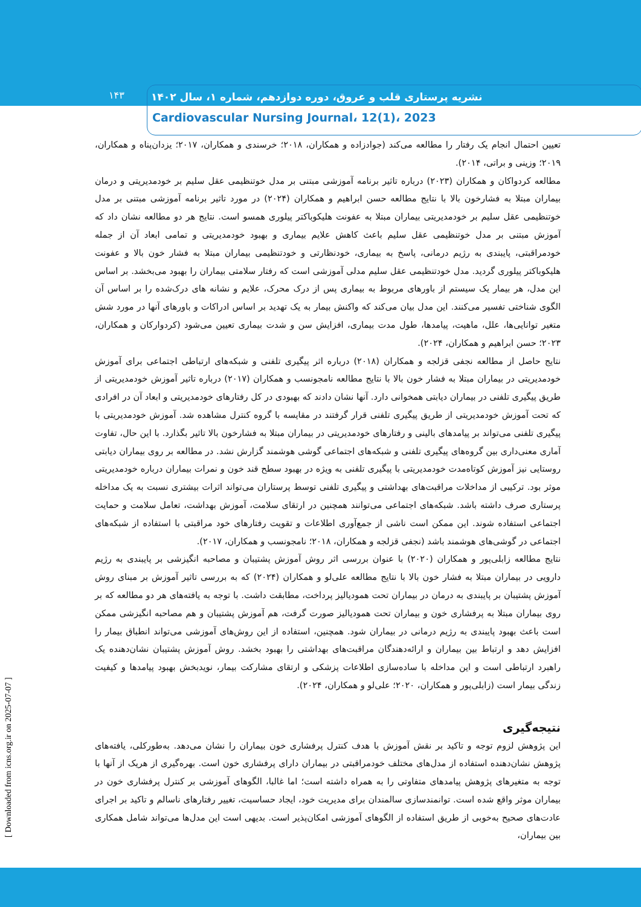۱۴۳
نشریه پرستاری قلب و عروق، دوره دوازدهم، شماره ۱، سال ۱۴۰۲
Cardiovascular Nursing Journal، 12(1)، 2023
تعیین احتمال انجام یک رفتار را مطالعه می‌کند (جوادزاده و همکاران، ۲۰۱۸؛ خرسندی و همکاران، ۲۰۱۷؛ یزدان‌پناه و همکاران، ۲۰۱۹؛ وزینی و براتی، ۲۰۱۴).
مطالعه کردواکان و همکاران (۲۰۲۳) درباره تاثیر برنامه آموزشی مبتنی بر مدل خوتنظیمی عقل سلیم بر خودمدیریتی و درمان بیماران مبتلا به فشارخون بالا با نتایج مطالعه حسن ابراهیم و همکاران (۲۰۲۴) در مورد تاثیر برنامه آموزشی مبتنی بر مدل خوتنظیمی عقل سلیم بر خودمدیریتی بیماران مبتلا به عفونت هلیکوباکتر پیلوری همسو است. نتایج هر دو مطالعه نشان داد که آموزش مبتنی بر مدل خوتنظیمی عقل سلیم باعث کاهش علایم بیماری و بهبود خودمدیریتی و تمامی ابعاد آن از جمله خودمراقبتی، پایبندی به رژیم درمانی، پاسخ به بیماری، خودنظارتی و خودتنظیمی بیماران مبتلا به فشار خون بالا و عفونت هلیکوباکتر پیلوری گردید. مدل خودتنظیمی عقل سلیم مدلی آموزشی است که رفتار سلامتی بیماران را بهبود می‌بخشد. بر اساس این مدل، هر بیمار یک سیستم از باورهای مربوط به بیماری پس از درک محرک، علایم و نشانه های درک‌شده را بر اساس آن الگوی شناختی تفسیر می‌کنند. این مدل بیان می‌کند که واکنش بیمار به یک تهدید بر اساس ادراکات و باورهای آنها در مورد شش متغیر توانایی‌ها، علل، ماهیت، پیامدها، طول مدت بیماری، افزایش سن و شدت بیماری تعیین می‌شود (کردوارکان و همکاران، ۲۰۲۳؛ حسن ابراهیم و همکاران، ۲۰۲۴).
نتایج حاصل از مطالعه نجفی قزلجه و همکاران (۲۰۱۸) درباره اثر پیگیری تلفنی و شبکه‌های ارتباطی اجتماعی برای آموزش خودمدیریتی در بیماران مبتلا به فشار خون بالا با نتایج مطالعه نامجونسب و همکاران (۲۰۱۷) درباره تاثیر آموزش خودمدیریتی از طریق پیگیری تلفنی در بیماران دیابتی همخوانی دارد. آنها نشان دادند که بهبودی در کل رفتارهای خودمدیریتی و ابعاد آن در افرادی که تحت آموزش خودمدیریتی از طریق پیگیری تلفنی قرار گرفتند در مقایسه با گروه کنترل مشاهده شد. آموزش خودمدیریتی با پیگیری تلفنی می‌تواند بر پیامدهای بالینی و رفتارهای خودمدیریتی در بیماران مبتلا به فشارخون بالا تاثیر بگذارد. با این حال، تفاوت آماری معنی‌داری بین گروه‌های پیگیری تلفنی و شبکه‌های اجتماعی گوشی هوشمند گزارش نشد. در مطالعه بر روی بیماران دیابتی روستایی نیز آموزش کوتاه‌مدت خودمدیریتی با پیگیری تلفنی به ویژه در بهبود سطح قند خون و نمرات بیماران درباره خودمدیریتی موثر بود. ترکیبی از مداخلات مراقبت‌های بهداشتی و پیگیری تلفنی توسط پرستاران می‌تواند اثرات بیشتری نسبت به یک مداخله پرستاری صرف داشته باشد. شبکه‌های اجتماعی می‌توانند همچنین در ارتقای سلامت، آموزش بهداشت، تعامل سلامت و حمایت اجتماعی استفاده شوند. این ممکن است ناشی از جمع‌آوری اطلاعات و تقویت رفتارهای خود مراقبتی با استفاده از شبکه‌های اجتماعی در گوشی‌های هوشمند باشد (نجفی قزلجه و همکاران، ۲۰۱۸؛ نامجونسب و همکاران، ۲۰۱۷).
نتایج مطالعه زابلی‌پور و همکاران (۲۰۲۰) با عنوان بررسی اثر روش آموزش پشتیبان و مصاحبه انگیزشی بر پایبندی به رژیم دارویی در بیماران مبتلا به فشار خون بالا با نتایج مطالعه علی‌لو و همکاران (۲۰۲۴) که به بررسی تاثیر آموزش بر مبنای روش آموزش پشتیبان بر پایبندی به درمان در بیماران تحت همودیالیز پرداخت، مطابقت داشت. با توجه به یافته‌های هر دو مطالعه که بر روی بیماران مبتلا به پرفشاری خون و بیماران تحت همودیالیز صورت گرفت، هم آموزش پشتیبان و هم مصاحبه انگیزشی ممکن است باعث بهبود پایبندی به رژیم درمانی در بیماران شود. همچنین، استفاده از این روش‌های آموزشی می‌تواند انطباق بیمار را افزایش دهد و ارتباط بین بیماران و ارائه‌دهندگان مراقبت‌های بهداشتی را بهبود بخشد. روش آموزش پشتیبان نشان‌دهنده یک راهبرد ارتباطی است و این مداخله با ساده‌سازی اطلاعات پزشکی و ارتقای مشارکت بیمار، نویدبخش بهبود پیامدها و کیفیت زندگی بیمار است (زابلی‌پور و همکاران، ۲۰۲۰؛ علی‌لو و همکاران، ۲۰۲۴).
نتیجه‌گیری
این پژوهش لزوم توجه و تاکید بر نقش آموزش با هدف کنترل پرفشاری خون بیماران را نشان می‌دهد. به‌طورکلی، یافته‌های پژوهش نشان‌دهنده استفاده از مدل‌های مختلف خودمراقبتی در بیماران دارای پرفشاری خون است. بهره‌گیری از هریک از آنها با توجه به متغیرهای پژوهش پیامدهای متفاوتی را به همراه داشته است؛ اما غالبا، الگوهای آموزشی بر کنترل پرفشاری خون در بیماران موثر واقع شده است. توانمندسازی سالمندان برای مدیریت خود، ایجاد حساسیت، تغییر رفتارهای ناسالم و تاکید بر اجرای عادت‌های صحیح به‌خوبی از طریق استفاده از الگوهای آموزشی امکان‌پذیر است. بدیهی است این مدل‌ها می‌تواند شامل همکاری بین بیماران،
[ Downloaded from icns.org.ir on 2025-07-07 ]